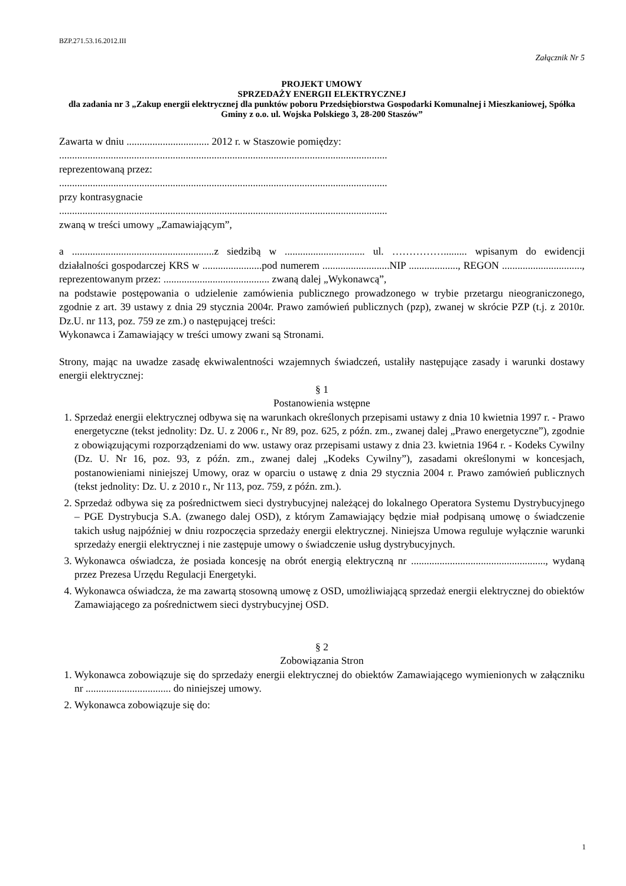BZP.271.53.16.2012.III
Załącznik Nr 5
PROJEKT UMOWY
SPRZEDAŻY ENERGII ELEKTRYCZNEJ
dla zadania nr 3 „Zakup energii elektrycznej dla punktów poboru Przedsiębiorstwa Gospodarki Komunalnej i Mieszkaniowej, Spółka Gminy z o.o. ul. Wojska Polskiego 3, 28-200 Staszów”
Zawarta w dniu ................................ 2012 r. w Staszowie pomiędzy:
...............................................................................................................................
reprezentowaną przez:
...............................................................................................................................
przy kontrasygnacie
...............................................................................................................................
zwaną w treści umowy „Zamawiającym”,
a .......................................................z siedzibą w ............................... ul. ……………......... wpisanym do ewidencji działalności gospodarczej KRS w .......................pod numerem ..........................NIP ..................., REGON ..............................., reprezentowanym przez: ......................................... zwaną dalej „Wykonawcą”,
na podstawie postępowania o udzielenie zamówienia publicznego prowadzonego w trybie przetargu nieograniczonego, zgodnie z art. 39 ustawy z dnia 29 stycznia 2004r. Prawo zamówień publicznych (pzp), zwanej w skrócie PZP (t.j. z 2010r. Dz.U. nr 113, poz. 759 ze zm.) o następującej treści:
Wykonawca i Zamawiający w treści umowy zwani są Stronami.
Strony, mając na uwadze zasadę ekwiwalentności wzajemnych świadczeń, ustaliły następujące zasady i warunki dostawy energii elektrycznej:
§ 1
Postanowienia wstępne
1. Sprzedaż energii elektrycznej odbywa się na warunkach określonych przepisami ustawy z dnia 10 kwietnia 1997 r. - Prawo energetyczne (tekst jednolity: Dz. U. z 2006 r., Nr 89, poz. 625, z późn. zm., zwanej dalej „Prawo energetyczne”), zgodnie z obowiązującymi rozporządzeniami do ww. ustawy oraz przepisami ustawy z dnia 23. kwietnia 1964 r. - Kodeks Cywilny (Dz. U. Nr 16, poz. 93, z późn. zm., zwanej dalej „Kodeks Cywilny”), zasadami określonymi w koncesjach, postanowieniami niniejszej Umowy, oraz w oparciu o ustawę z dnia 29 stycznia 2004 r. Prawo zamówień publicznych (tekst jednolity: Dz. U. z 2010 r., Nr 113, poz. 759, z późn. zm.).
2. Sprzedaż odbywa się za pośrednictwem sieci dystrybucyjnej należącej do lokalnego Operatora Systemu Dystrybucyjnego – PGE Dystrybucja S.A. (zwanego dalej OSD), z którym Zamawiający będzie miał podpisaną umowę o świadczenie takich usług najpóźniej w dniu rozpoczęcia sprzedaży energii elektrycznej. Niniejsza Umowa reguluje wyłącznie warunki sprzedaży energii elektrycznej i nie zastępuje umowy o świadczenie usług dystrybucyjnych.
3. Wykonawca oświadcza, że posiada koncesję na obrót energią elektryczną nr ...................................................., wydaną przez Prezesa Urzędu Regulacji Energetyki.
4. Wykonawca oświadcza, że ma zawartą stosowną umowę z OSD, umożliwiającą sprzedaż energii elektrycznej do obiektów Zamawiającego za pośrednictwem sieci dystrybucyjnej OSD.
§ 2
Zobowiązania Stron
1. Wykonawca zobowiązuje się do sprzedaży energii elektrycznej do obiektów Zamawiającego wymienionych w załączniku nr ................................. do niniejszej umowy.
2. Wykonawca zobowiązuje się do:
1